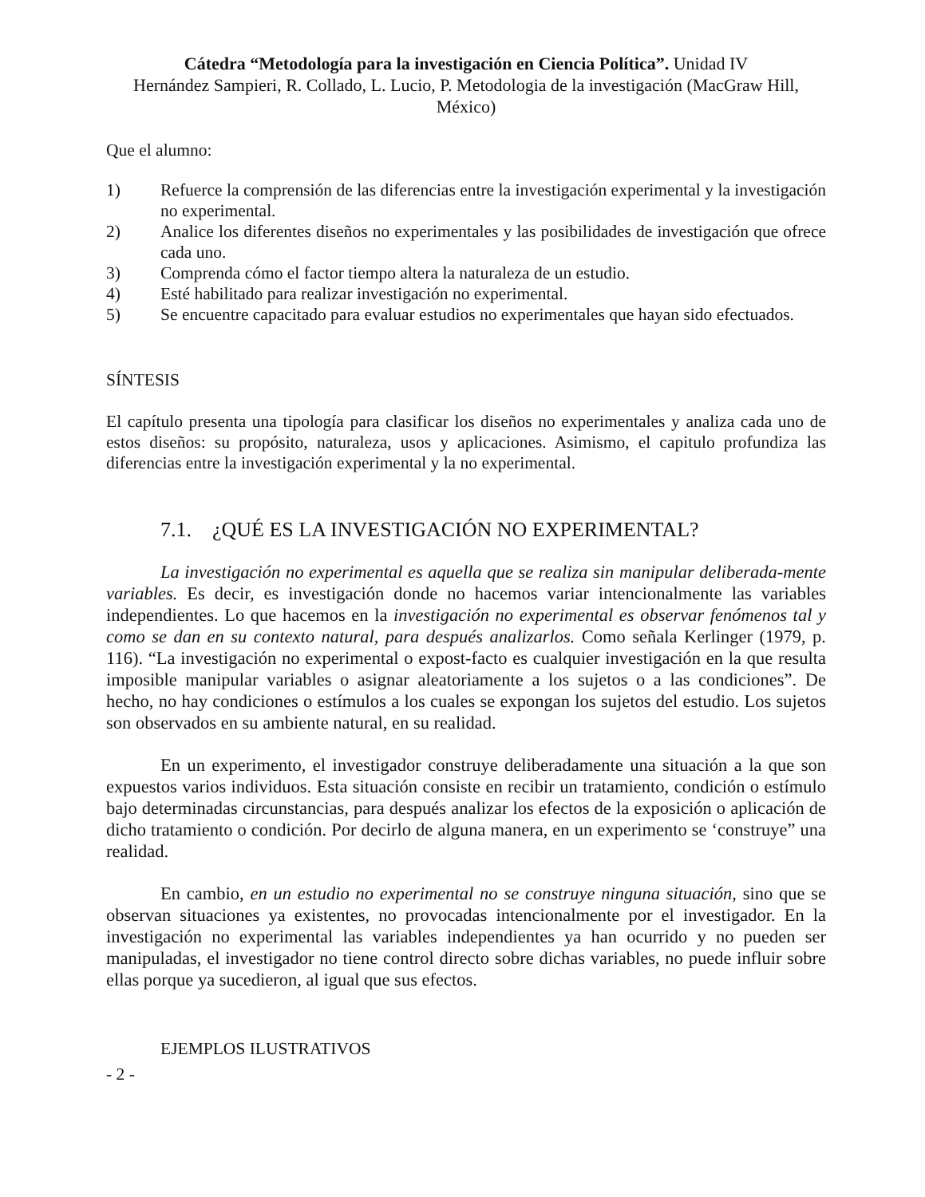Cátedra “Metodología para la investigación en Ciencia Política”. Unidad IV
Hernández Sampieri, R. Collado, L. Lucio, P. Metodologia de la investigación (MacGraw Hill, México)
Que el alumno:
1) Refuerce la comprensión de las diferencias entre la investigación experimental y la investigación no experimental.
2) Analice los diferentes diseños no experimentales y las posibilidades de investigación que ofrece cada uno.
3) Comprenda cómo el factor tiempo altera la naturaleza de un estudio.
4) Esté habilitado para realizar investigación no experimental.
5) Se encuentre capacitado para evaluar estudios no experimentales que hayan sido efectuados.
SÍNTESIS
El capítulo presenta una tipología para clasificar los diseños no experimentales y analiza cada uno de estos diseños: su propósito, naturaleza, usos y aplicaciones. Asimismo, el capitulo profundiza las diferencias entre la investigación experimental y la no experimental.
7.1. ¿QUÉ ES LA INVESTIGACIÓN NO EXPERIMENTAL?
La investigación no experimental es aquella que se realiza sin manipular deliberada-mente variables. Es decir, es investigación donde no hacemos variar intencionalmente las variables independientes. Lo que hacemos en la investigación no experimental es observar fenómenos tal y como se dan en su contexto natural, para después analizarlos. Como señala Kerlinger (1979, p. 116). “La investigación no experimental o expost-facto es cualquier investigación en la que resulta imposible manipular variables o asignar aleatoriamente a los sujetos o a las condiciones”. De hecho, no hay condiciones o estímulos a los cuales se expongan los sujetos del estudio. Los sujetos son observados en su ambiente natural, en su realidad.
En un experimento, el investigador construye deliberadamente una situación a la que son expuestos varios individuos. Esta situación consiste en recibir un tratamiento, condición o estímulo bajo determinadas circunstancias, para después analizar los efectos de la exposición o aplicación de dicho tratamiento o condición. Por decirlo de alguna manera, en un experimento se ‘construye” una realidad.
En cambio, en un estudio no experimental no se construye ninguna situación, sino que se observan situaciones ya existentes, no provocadas intencionalmente por el investigador. En la investigación no experimental las variables independientes ya han ocurrido y no pueden ser manipuladas, el investigador no tiene control directo sobre dichas variables, no puede influir sobre ellas porque ya sucedieron, al igual que sus efectos.
EJEMPLOS ILUSTRATIVOS
- 2 -